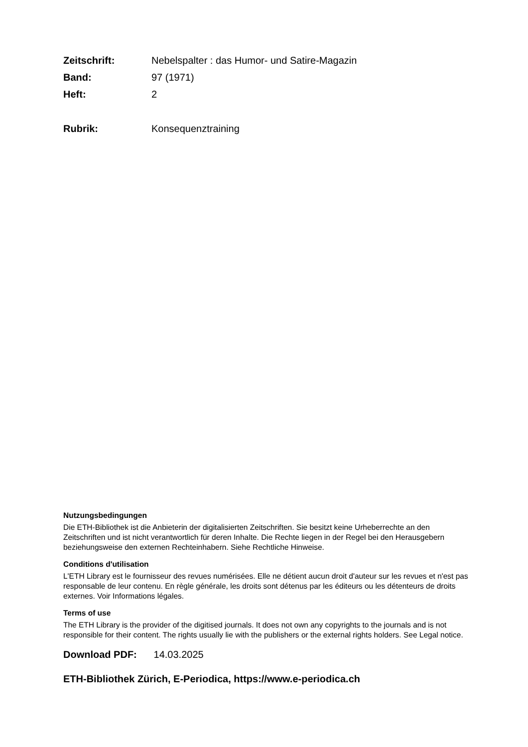Zeitschrift: Nebelspalter : das Humor- und Satire-Magazin Band: 97 (1971) Heft: 2
Rubrik: Konsequenztraining
Nutzungsbedingungen
Die ETH-Bibliothek ist die Anbieterin der digitalisierten Zeitschriften. Sie besitzt keine Urheberrechte an den Zeitschriften und ist nicht verantwortlich für deren Inhalte. Die Rechte liegen in der Regel bei den Herausgebern beziehungsweise den externen Rechteinhabern. Siehe Rechtliche Hinweise.
Conditions d'utilisation
L'ETH Library est le fournisseur des revues numérisées. Elle ne détient aucun droit d'auteur sur les revues et n'est pas responsable de leur contenu. En règle générale, les droits sont détenus par les éditeurs ou les détenteurs de droits externes. Voir Informations légales.
Terms of use
The ETH Library is the provider of the digitised journals. It does not own any copyrights to the journals and is not responsible for their content. The rights usually lie with the publishers or the external rights holders. See Legal notice.
Download PDF: 14.03.2025
ETH-Bibliothek Zürich, E-Periodica, https://www.e-periodica.ch